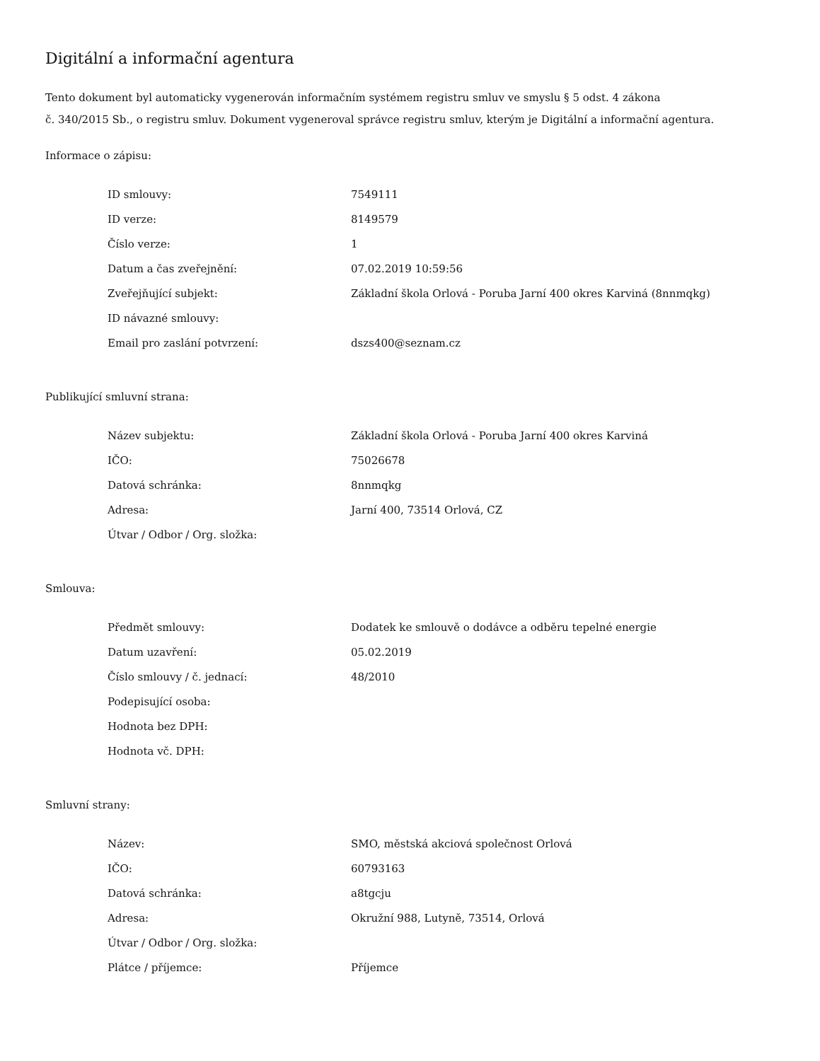Digitální a informační agentura
Tento dokument byl automaticky vygenerován informačním systémem registru smluv ve smyslu § 5 odst. 4 zákona
č. 340/2015 Sb., o registru smluv. Dokument vygeneroval správce registru smluv, kterým je Digitální a informační agentura.
Informace o zápisu:
| ID smlouvy: | 7549111 |
| ID verze: | 8149579 |
| Číslo verze: | 1 |
| Datum a čas zveřejnění: | 07.02.2019 10:59:56 |
| Zveřejňující subjekt: | Základní škola Orlová - Poruba Jarní 400 okres Karviná (8nnmqkg) |
| ID návazné smlouvy: | |
| Email pro zaslání potvrzení: | dszs400@seznam.cz |
Publikující smluvní strana:
| Název subjektu: | Základní škola Orlová - Poruba Jarní 400 okres Karviná |
| IČO: | 75026678 |
| Datová schránka: | 8nnmqkg |
| Adresa: | Jarní 400, 73514 Orlová, CZ |
| Útvar / Odbor / Org. složka: | |
Smlouva:
| Předmět smlouvy: | Dodatek ke smlouvě o dodávce a odběru tepelné energie |
| Datum uzavření: | 05.02.2019 |
| Číslo smlouvy / č. jednací: | 48/2010 |
| Podepisující osoba: | |
| Hodnota bez DPH: | |
| Hodnota vč. DPH: | |
Smluvní strany:
| Název: | SMO, městská akciová společnost Orlová |
| IČO: | 60793163 |
| Datová schránka: | a8tgcju |
| Adresa: | Okružní 988, Lutyně, 73514, Orlová |
| Útvar / Odbor / Org. složka: | |
| Plátce / příjemce: | Příjemce |